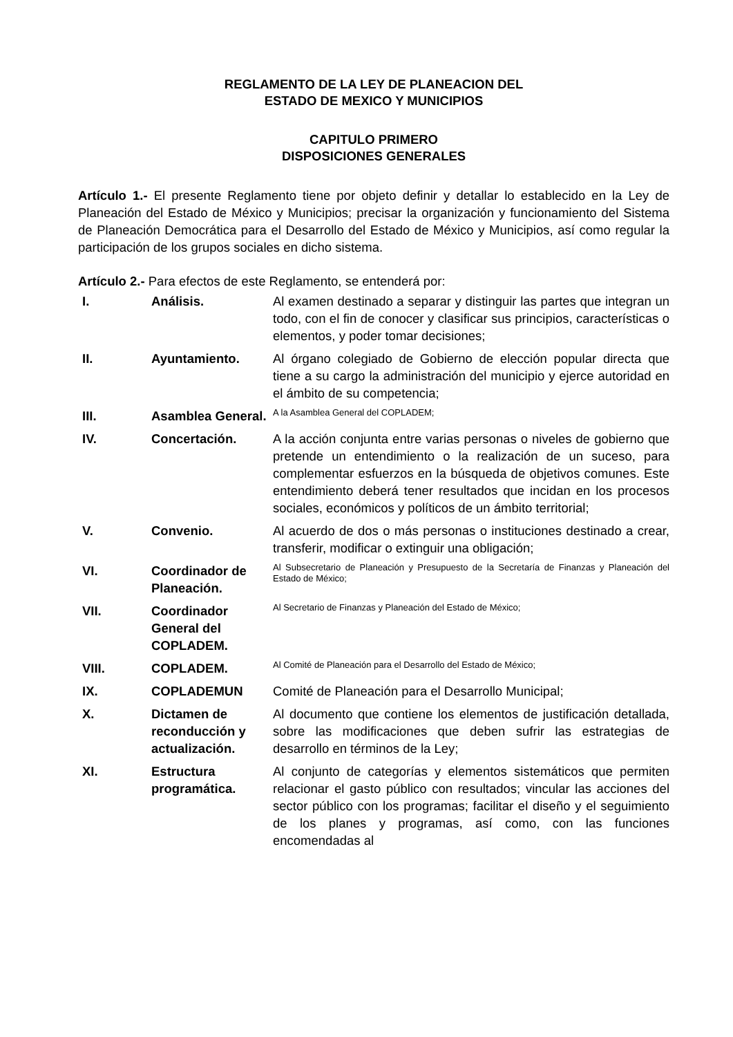REGLAMENTO DE LA LEY DE PLANEACION DEL
ESTADO DE MEXICO Y MUNICIPIOS
CAPITULO PRIMERO
DISPOSICIONES GENERALES
Artículo 1.- El presente Reglamento tiene por objeto definir y detallar lo establecido en la Ley de Planeación del Estado de México y Municipios; precisar la organización y funcionamiento del Sistema de Planeación Democrática para el Desarrollo del Estado de México y Municipios, así como regular la participación de los grupos sociales en dicho sistema.
Artículo 2.- Para efectos de este Reglamento, se entenderá por:
| I. | Análisis. | Al examen destinado a separar y distinguir las partes que integran un todo, con el fin de conocer y clasificar sus principios, características o elementos, y poder tomar decisiones; |
| II. | Ayuntamiento. | Al órgano colegiado de Gobierno de elección popular directa que tiene a su cargo la administración del municipio y ejerce autoridad en el ámbito de su competencia; |
| III. | Asamblea General. | A la Asamblea General del COPLADEM; |
| IV. | Concertación. | A la acción conjunta entre varias personas o niveles de gobierno que pretende un entendimiento o la realización de un suceso, para complementar esfuerzos en la búsqueda de objetivos comunes. Este entendimiento deberá tener resultados que incidan en los procesos sociales, económicos y políticos de un ámbito territorial; |
| V. | Convenio. | Al acuerdo de dos o más personas o instituciones destinado a crear, transferir, modificar o extinguir una obligación; |
| VI. | Coordinador de Planeación. | Al Subsecretario de Planeación y Presupuesto de la Secretaría de Finanzas y Planeación del Estado de México; |
| VII. | Coordinador General del COPLADEM. | Al Secretario de Finanzas y Planeación del Estado de México; |
| VIII. | COPLADEM. | Al Comité de Planeación para el Desarrollo del Estado de México; |
| IX. | COPLADEMUN | Comité de Planeación para el Desarrollo Municipal; |
| X. | Dictamen de reconducción y actualización. | Al documento que contiene los elementos de justificación detallada, sobre las modificaciones que deben sufrir las estrategias de desarrollo en términos de la Ley; |
| XI. | Estructura programática. | Al conjunto de categorías y elementos sistemáticos que permiten relacionar el gasto público con resultados; vincular las acciones del sector público con los programas; facilitar el diseño y el seguimiento de los planes y programas, así como, con las funciones encomendadas al |